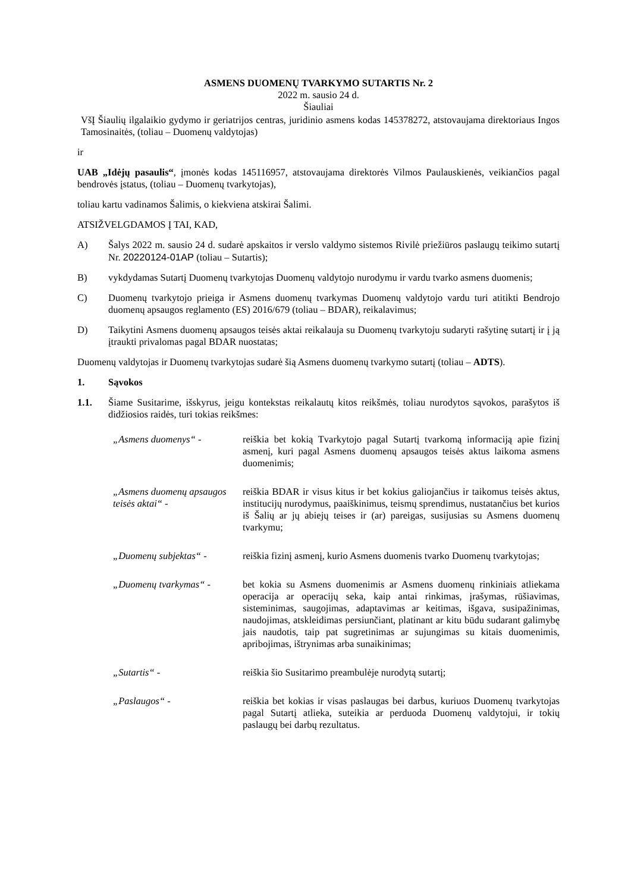ASMENS DUOMENŲ TVARKYMO SUTARTIS Nr. 2
2022 m. sausio 24 d.
Šiauliai
VšĮ Šiaulių ilgalaikio gydymo ir geriatrijos centras, juridinio asmens kodas 145378272, atstovaujama direktoriaus Ingos Tamosinaitės, (toliau – Duomenų valdytojas)
ir
UAB „Idėjų pasaulis“, įmonės kodas 145116957, atstovaujama direktorės Vilmos Paulauskienės, veikiančios pagal bendrovės įstatus, (toliau – Duomenų tvarkytojas),
toliau kartu vadinamos Šalimis, o kiekviena atskirai Šalimi.
ATSIŽVELGDAMOS Į TAI, KAD,
A) Šalys 2022 m. sausio 24 d. sudarė apskaitos ir verslo valdymo sistemos Rivilė priežiūros paslaugų teikimo sutartį Nr. 20220124-01AP (toliau – Sutartis);
B) vykdydamas Sutartį Duomenų tvarkytojas Duomenų valdytojo nurodymu ir vardu tvarko asmens duomenis;
C) Duomenų tvarkytojo prieiga ir Asmens duomenų tvarkymas Duomenų valdytojo vardu turi atitikti Bendrojo duomenų apsaugos reglamento (ES) 2016/679 (toliau – BDAR), reikalavimus;
D) Taikytini Asmens duomenų apsaugos teisės aktai reikalauja su Duomenų tvarkytoju sudaryti rašytinę sutartį ir į ją įtraukti privalomas pagal BDAR nuostatas;
Duomenų valdytojas ir Duomenų tvarkytojas sudarė šią Asmens duomenų tvarkymo sutartį (toliau – ADTS).
1. Sąvokos
1.1. Šiame Susitarime, išskyrus, jeigu kontekstas reikalautų kitos reikšmės, toliau nurodytos sąvokos, parašytos iš didžiosios raidės, turi tokias reikšmes:
„Asmens duomenys“ - reiškia bet kokią Tvarkytojo pagal Sutartį tvarkomą informaciją apie fizinį asmenį, kuri pagal Asmens duomenų apsaugos teisės aktus laikoma asmens duomenimis;
„Asmens duomenų apsaugos teisės aktai“ - reiškia BDAR ir visus kitus ir bet kokius galiojančius ir taikomus teisės aktus, institucijų nurodymus, paaiškinimus, teismų sprendimus, nustatančius bet kurios iš Šalių ar jų abiejų teises ir (ar) pareigas, susijusias su Asmens duomenų tvarkymu;
„Duomenų subjektas“ - reiškia fizinį asmenį, kurio Asmens duomenis tvarko Duomenų tvarkytojas;
„Duomenų tvarkymas“ - bet kokia su Asmens duomenimis ar Asmens duomenų rinkiniais atliekama operacija ar operacijų seka, kaip antai rinkimas, įrašymas, rūšiavimas, sisteminimas, saugojimas, adaptavimas ar keitimas, išgava, susipažinimas, naudojimas, atskleidimas persiunčiant, platinant ar kitu būdu sudarant galimybę jais naudotis, taip pat sugretinimas ar sujungimas su kitais duomenimis, apribojimas, ištrynimas arba sunaikinimas;
„Sutartis“ - reiškia šio Susitarimo preambulėje nurodytą sutartį;
„Paslaugos“ - reiškia bet kokias ir visas paslaugas bei darbus, kuriuos Duomenų tvarkytojas pagal Sutartį atlieka, suteikia ar perduoda Duomenų valdytojui, ir tokių paslaugų bei darbų rezultatus.